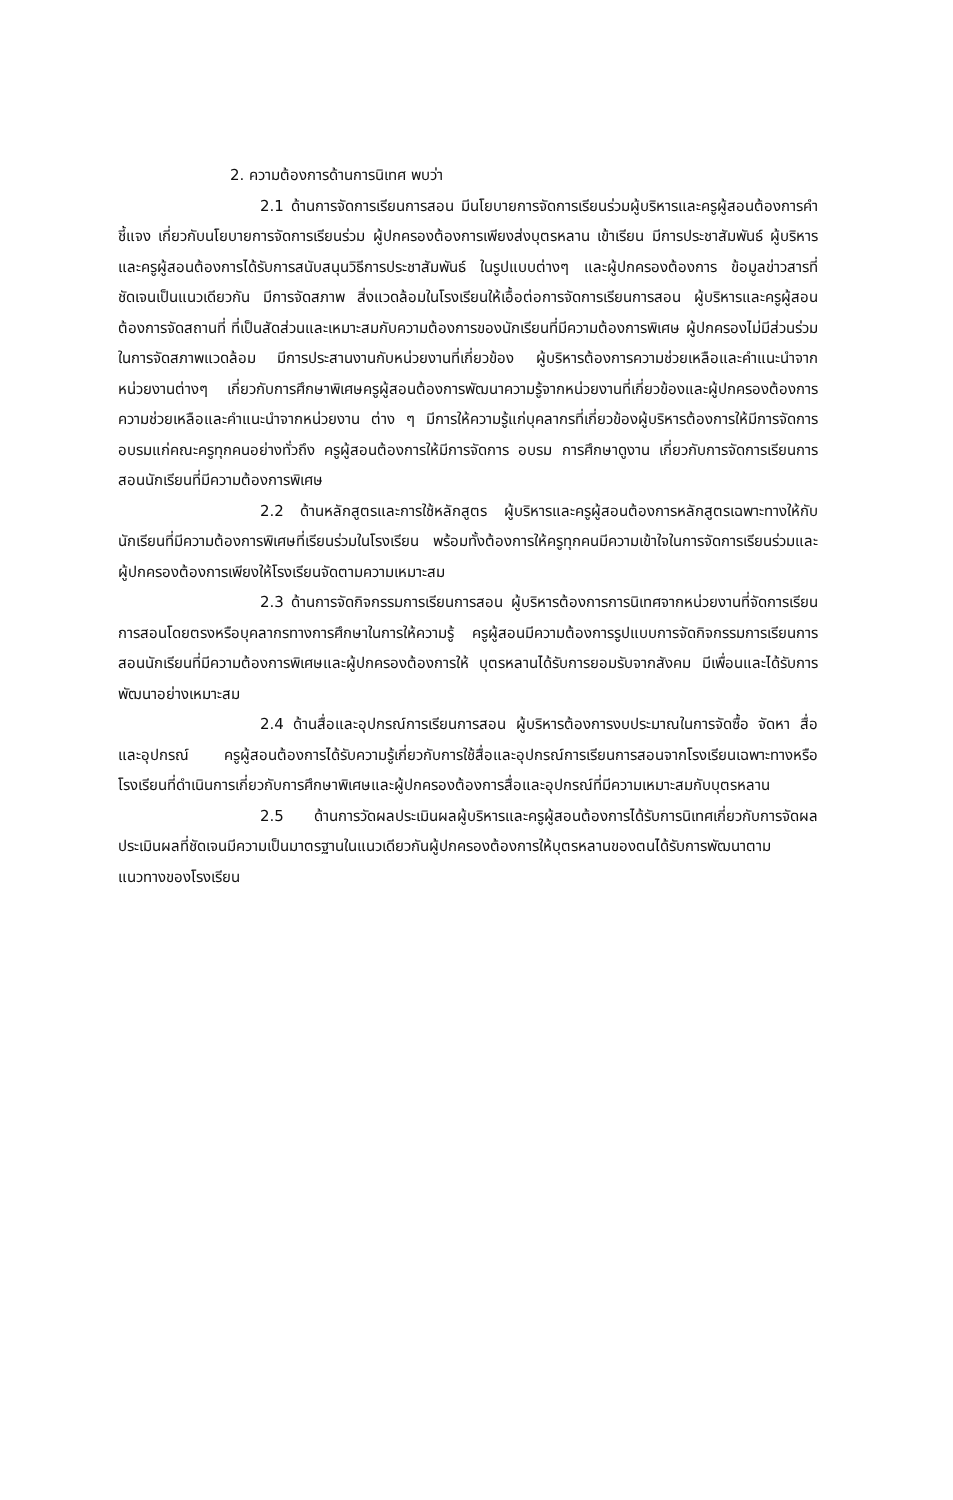2. ความต้องการด้านการนิเทศ พบว่า
2.1 ด้านการจัดการเรียนการสอน มีนโยบายการจัดการเรียนร่วมผู้บริหารและครูผู้สอนต้องการคำชี้แจง เกี่ยวกับนโยบายการจัดการเรียนร่วม ผู้ปกครองต้องการเพียงส่งบุตรหลาน เข้าเรียน มีการประชาสัมพันธ์ ผู้บริหารและครูผู้สอนต้องการได้รับการสนับสนุนวิธีการประชาสัมพันธ์ ในรูปแบบต่างๆ และผู้ปกครองต้องการ ข้อมูลข่าวสารที่ชัดเจนเป็นแนวเดียวกัน มีการจัดสภาพ สิ่งแวดล้อมในโรงเรียนให้เอื้อต่อการจัดการเรียนการสอน ผู้บริหารและครูผู้สอนต้องการจัดสถานที่ ที่เป็นสัดส่วนและเหมาะสมกับความต้องการของนักเรียนที่มีความต้องการพิเศษ ผู้ปกครองไม่มีส่วนร่วมในการจัดสภาพแวดล้อม มีการประสานงานกับหน่วยงานที่เกี่ยวข้อง ผู้บริหารต้องการความช่วยเหลือและคำแนะนำจากหน่วยงานต่างๆ เกี่ยวกับการศึกษาพิเศษครูผู้สอนต้องการพัฒนาความรู้จากหน่วยงานที่เกี่ยวข้องและผู้ปกครองต้องการความช่วยเหลือและคำแนะนำจากหน่วยงาน ต่าง ๆ มีการให้ความรู้แก่บุคลากรที่เกี่ยวข้องผู้บริหารต้องการให้มีการจัดการ อบรมแก่คณะครูทุกคนอย่างทั่วถึง ครูผู้สอนต้องการให้มีการจัดการ อบรม การศึกษาดูงาน เกี่ยวกับการจัดการเรียนการสอนนักเรียนที่มีความต้องการพิเศษ
2.2 ด้านหลักสูตรและการใช้หลักสูตร ผู้บริหารและครูผู้สอนต้องการหลักสูตรเฉพาะทางให้กับนักเรียนที่มีความต้องการพิเศษที่เรียนร่วมในโรงเรียน พร้อมทั้งต้องการให้ครูทุกคนมีความเข้าใจในการจัดการเรียนร่วมและผู้ปกครองต้องการเพียงให้โรงเรียนจัดตามความเหมาะสม
2.3 ด้านการจัดกิจกรรมการเรียนการสอน ผู้บริหารต้องการการนิเทศจากหน่วยงานที่จัดการเรียนการสอนโดยตรงหรือบุคลากรทางการศึกษาในการให้ความรู้ ครูผู้สอนมีความต้องการรูปแบบการจัดกิจกรรมการเรียนการสอนนักเรียนที่มีความต้องการพิเศษและผู้ปกครองต้องการให้ บุตรหลานได้รับการยอมรับจากสังคม มีเพื่อนและได้รับการพัฒนาอย่างเหมาะสม
2.4 ด้านสื่อและอุปกรณ์การเรียนการสอน ผู้บริหารต้องการงบประมาณในการจัดซื้อ จัดหา สื่อและอุปกรณ์ ครูผู้สอนต้องการได้รับความรู้เกี่ยวกับการใช้สื่อและอุปกรณ์การเรียนการสอนจากโรงเรียนเฉพาะทางหรือโรงเรียนที่ดำเนินการเกี่ยวกับการศึกษาพิเศษและผู้ปกครองต้องการสื่อและอุปกรณ์ที่มีความเหมาะสมกับบุตรหลาน
2.5 ด้านการวัดผลประเมินผลผู้บริหารและครูผู้สอนต้องการได้รับการนิเทศเกี่ยวกับการจัดผลประเมินผลที่ชัดเจนมีความเป็นมาตรฐานในแนวเดียวกันผู้ปกครองต้องการให้บุตรหลานของตนได้รับการพัฒนาตามแนวทางของโรงเรียน